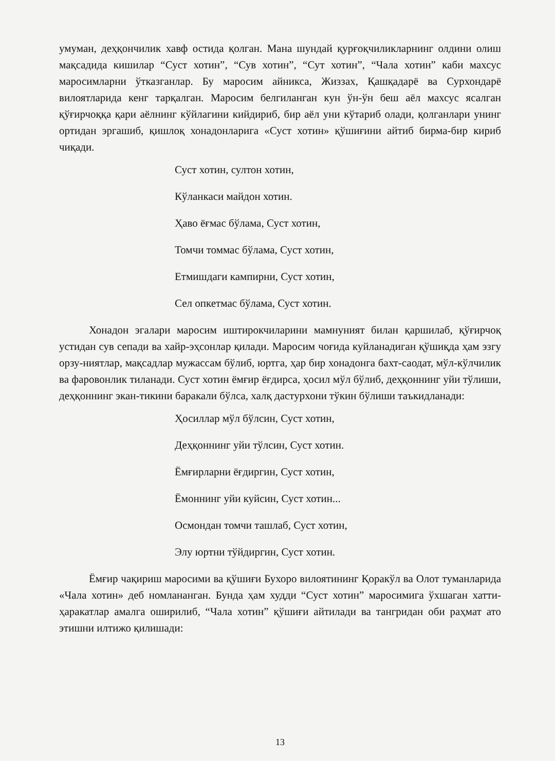умуман, деҳқончилик хавф остида қолган. Мана шундай қурғоқчиликларнинг олдини олиш мақсадида кишилар “Суст хотин”, “Сув хотин”, “Сут хотин”, “Чала хотин” каби махсус маросимларни ўтказганлар. Бу маросим айникса, Жиззах, Қашқадарё ва Сурхондарё вилоятларида кенг тарқалган. Маросим белгиланган кун ўн-ўн беш аёл махсус ясалган қўғирчоққа қари аёлнинг кўйлагини кийдириб, бир аёл уни кўтариб олади, қолганлари унинг ортидан эргашиб, қишлоқ хонадонларига «Суст хотин» қўшиғини айтиб бирма-бир кириб чиқади.
Суст хотин, султон хотин,
Кўланкаси майдон хотин.
Ҳаво ёғмас бўлама, Суст хотин,
Томчи томмас бўлама, Суст хотин,
Етмишдаги кампирни, Суст хотин,
Сел опкетмас бўлама, Суст хотин.
Хонадон эгалари маросим иштирокчиларини мамнуният билан қаршилаб, қўғирчоқ устидан сув сепади ва хайр-эҳсонлар қилади. Маросим чоғида куйланадиган қўшиқда ҳам эзгу орзу-ниятлар, мақсадлар мужассам бўлиб, юртга, ҳар бир хонадонга бахт-саодат, мўл-кўлчилик ва фаровонлик тиланади. Суст хотин ёмғир ёғдирса, ҳосил мўл бўлиб, деҳқоннинг уйи тўлиши, деҳқоннинг экан-тикини баракали бўлса, халқ дастурхони тўкин бўлиши таъкидланади:
Ҳосиллар мўл бўлсин, Суст хотин,
Деҳқоннинг уйи тўлсин, Суст хотин.
Ёмғирларни ёғдиргин, Суст хотин,
Ёмоннинг уйи куйсин, Суст хотин...
Осмондан томчи ташлаб, Суст хотин,
Элу юртни тўйдиргин, Суст хотин.
Ёмғир чақириш маросими ва қўшиғи Бухоро вилоятининг Қоракўл ва Олот туманларида «Чала хотин» деб номлананган. Бунда ҳам худди “Суст хотин” маросимига ўхшаган хатти-ҳаракатлар амалга оширилиб, “Чала хотин” қўшиғи айтилади ва тангридан оби раҳмат ато этишни илтижо қилишади:
13